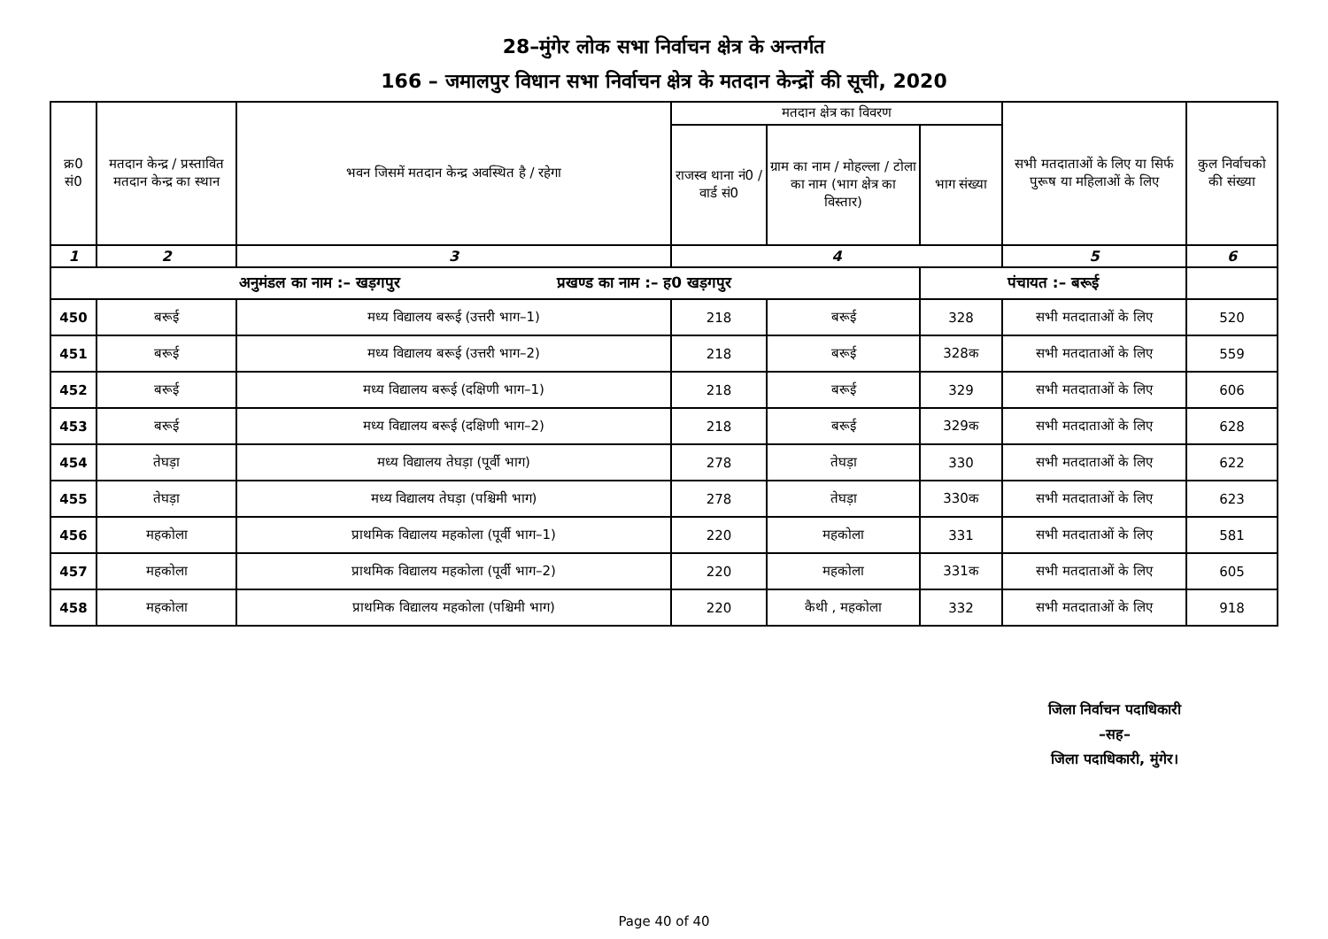28–मुंगेर लोक सभा निर्वाचन क्षेत्र के अन्तर्गत
166 – जमालपुर विधान सभा निर्वाचन क्षेत्र के मतदान केन्द्रों की सूची, 2020
| क्र0 सं0 | मतदान केन्द्र / प्रस्तावित मतदान केन्द्र का स्थान | भवन जिसमें मतदान केन्द्र अवस्थित है / रहेगा | मतदान क्षेत्र का विवरण | | | सभी मतदाताओं के लिए या सिर्फ पुरूष या महिलाओं के लिए | कुल निर्वाचको की संख्या |
| --- | --- | --- | --- | --- | --- | --- | --- |
| | | | राजस्व थाना नं0 / वार्ड सं0 | ग्राम का नाम / मोहल्ला / टोला का नाम (भाग क्षेत्र का विस्तार) | भाग संख्या | | |
| 1 | 2 | 3 | 4 | | | 5 | 6 |
| अनुमंडल का नाम :– खड़गपुर प्रखण्ड का नाम :– ह0 खड़गपुर | | | | | पंचायत :– बरूई | | |
| 450 | बरूई | मध्य विद्यालय बरूई (उत्तरी भाग–1) | 218 | बरूई | 328 | सभी मतदाताओं के लिए | 520 |
| 451 | बरूई | मध्य विद्यालय बरूई (उत्तरी भाग–2) | 218 | बरूई | 328क | सभी मतदाताओं के लिए | 559 |
| 452 | बरूई | मध्य विद्यालय बरूई (दक्षिणी भाग–1) | 218 | बरूई | 329 | सभी मतदाताओं के लिए | 606 |
| 453 | बरूई | मध्य विद्यालय बरूई (दक्षिणी भाग–2) | 218 | बरूई | 329क | सभी मतदाताओं के लिए | 628 |
| 454 | तेघड़ा | मध्य विद्यालय तेघड़ा (पूर्वी भाग) | 278 | तेघड़ा | 330 | सभी मतदाताओं के लिए | 622 |
| 455 | तेघड़ा | मध्य विद्यालय तेघड़ा (पश्चिमी भाग) | 278 | तेघड़ा | 330क | सभी मतदाताओं के लिए | 623 |
| 456 | महकोला | प्राथमिक विद्यालय महकोला (पूर्वी भाग–1) | 220 | महकोला | 331 | सभी मतदाताओं के लिए | 581 |
| 457 | महकोला | प्राथमिक विद्यालय महकोला (पूर्वी भाग–2) | 220 | महकोला | 331क | सभी मतदाताओं के लिए | 605 |
| 458 | महकोला | प्राथमिक विद्यालय महकोला (पश्चिमी भाग) | 220 | कैथी , महकोला | 332 | सभी मतदाताओं के लिए | 918 |
जिला निर्वाचन पदाधिकारी
–सह–
जिला पदाधिकारी, मुंगेर।
Page 40 of 40